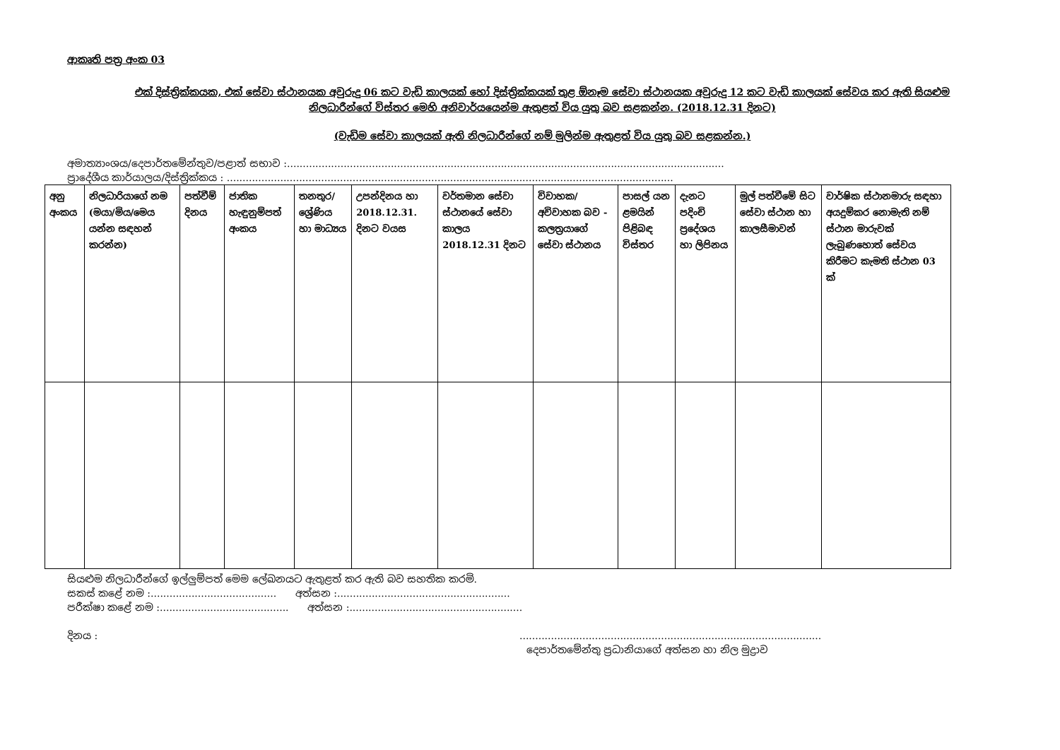ආකෘති පත්‍ර අංක 03
එක් දිස්ත්‍රික්කයක, එක් සේවා ස්ථානයක අවුරුදු 06 කට වැඩි කාලයක් හෝ දිස්ත්‍රික්කයක් තුළ ඕනෑම සේවා ස්ථානයක අවුරුදු 12 කට වැඩි කාලයක් සේවය කර ඇති සියළුම
නිලධාරීන්ගේ විස්තර මෙහි අනිවාර්යයෙන්ම ඇතුළත් විය යුතු බව සළකන්න. (2018.12.31 දිනට)
(වැඩිම සේවා කාලයක් ඇති නිලධාරීන්ගේ නම් මුලින්ම ඇතුළත් විය යුතු බව සළකන්න.)
අමාත්‍යාංශය/දෙපාර්තමේන්තුව/පළාත් සභාව :...........................................................................................................................................
ප්‍රාදේශීය කාර්යාලය/දිස්ත්‍රික්කය : ..............................................................................................................................................
| අනු අංකය | නිලධාරියාගේ නම (මයා/මිය/මෙය යන්න සඳහන් කරන්න) | පත්වීම් දිනය | ජාතික හැඳුනුම්පත් අංකය | තනතුර/ ශ්‍රේණිය හා මාධ්‍යය | උපන්දිනය හා 2018.12.31. දිනට වයස | වර්තමාන සේවා ස්ථානයේ සේවා කාලය 2018.12.31 දිනට | විවාහක/ අවිවාහක බව - කලත්‍රයාගේ සේවා ස්ථානය | පාසල් යන ළමයින් පිළිබඳ විස්තර | දැනට පදිංචි ප්‍රදේශය හා ලිපිනය | මුල් පත්වීමේ සිට සේවා ස්ථාන හා කාලසීමාවන් | වාර්ෂික ස්ථානමාරු සඳහා අයදුම්කර නොමැති නම් ස්ථාන මාරුවක් ලැබුණහොත් සේවය කිරීමට කැමති ස්ථාන 03 ක් |
| --- | --- | --- | --- | --- | --- | --- | --- | --- | --- | --- | --- |
සියළුම නිලධාරීන්ගේ ඉල්ලුම්පත් මෙම ලේඛනයට ඇතුළත් කර ඇති බව සහතික කරමි.
සකස් කළේ නම :........................................ අත්සන :.......................................................
පරීක්ෂා කළේ නම :......................................... අත්සන :.......................................................
දිනය :................................................................................................
දෙපාර්තමේන්තු ප්‍රධානියාගේ අත්සන හා නිල මුද්‍රාව